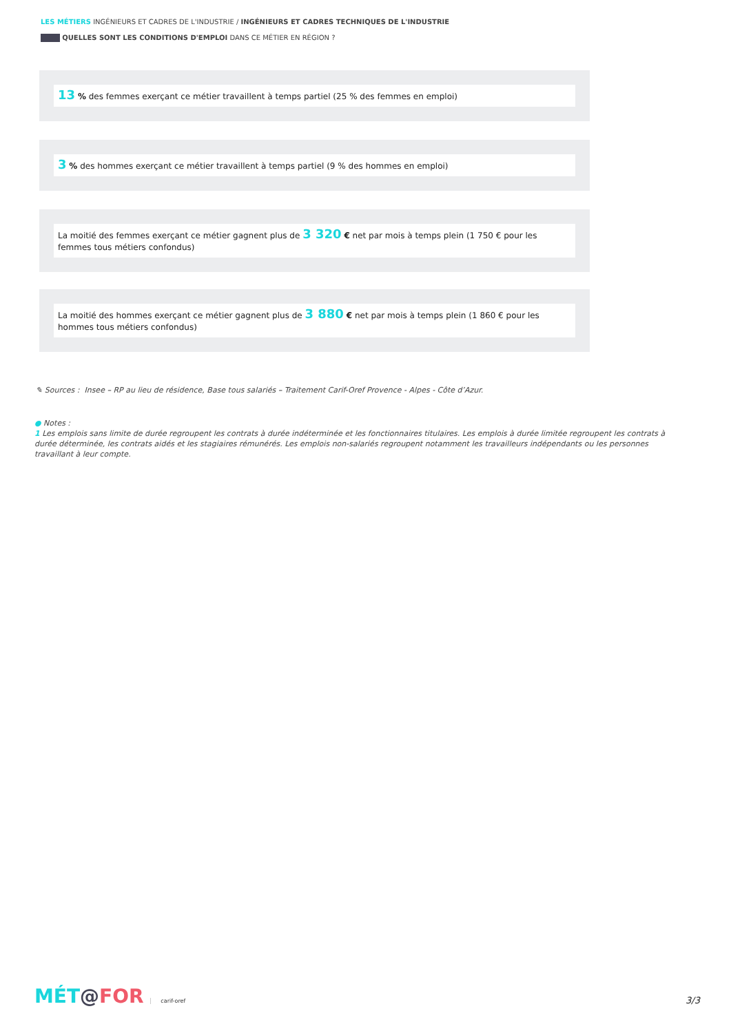LES MÉTIERS INGÉNIEURS ET CADRES DE L'INDUSTRIE / INGÉNIEURS ET CADRES TECHNIQUES DE L'INDUSTRIE
QUELLES SONT LES CONDITIONS D'EMPLOI DANS CE MÉTIER EN RÉGION ?
13 % des femmes exerçant ce métier travaillent à temps partiel (25 % des femmes en emploi)
3 % des hommes exerçant ce métier travaillent à temps partiel (9 % des hommes en emploi)
La moitié des femmes exerçant ce métier gagnent plus de 3 320 € net par mois à temps plein (1 750 € pour les femmes tous métiers confondus)
La moitié des hommes exerçant ce métier gagnent plus de 3 880 € net par mois à temps plein (1 860 € pour les hommes tous métiers confondus)
✎ Sources : Insee – RP au lieu de résidence, Base tous salariés – Traitement Carif-Oref Provence - Alpes - Côte d’Azur.
● Notes :
1 Les emplois sans limite de durée regroupent les contrats à durée indéterminée et les fonctionnaires titulaires. Les emplois à durée limitée regroupent les contrats à durée déterminée, les contrats aidés et les stagiaires rémunérés. Les emplois non-salariés regroupent notamment les travailleurs indépendants ou les personnes travaillant à leur compte.
MÉT@FOR carif-oref 3/3